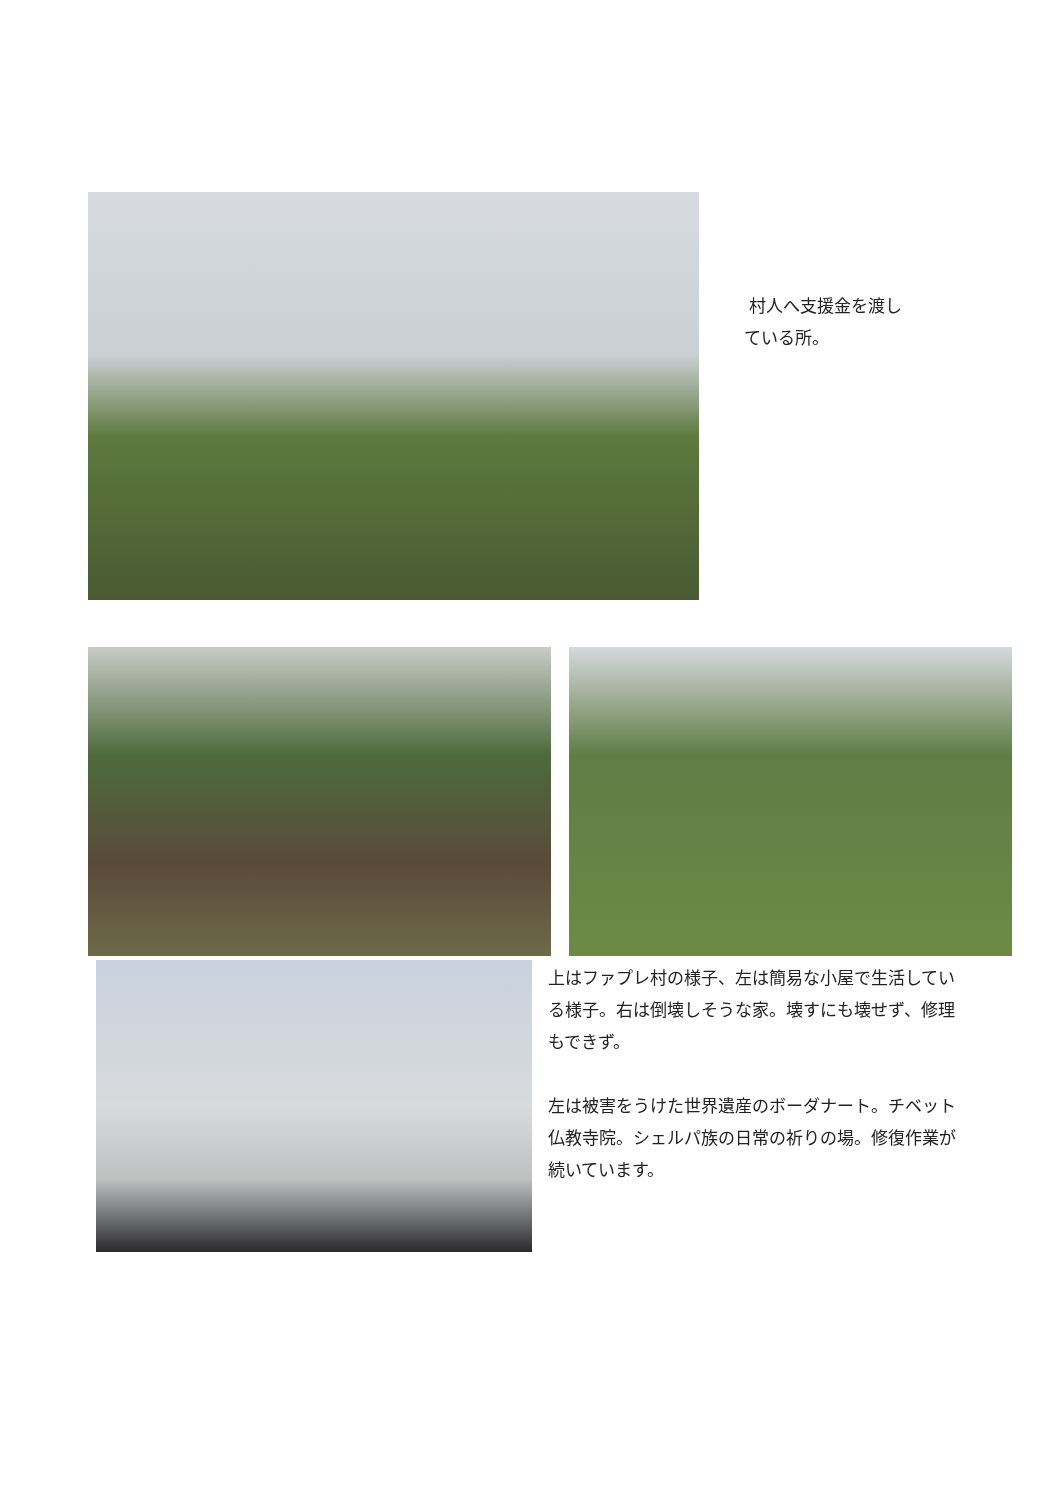村人へ支援金を渡し
ている所。
上はファプレ村の様子、左は簡易な小屋で生活している様子。右は倒壊しそうな家。壊すにも壊せず、修理もできず。
左は被害をうけた世界遺産のボーダナート。チベット仏教寺院。シェルパ族の日常の祈りの場。修復作業が続いています。